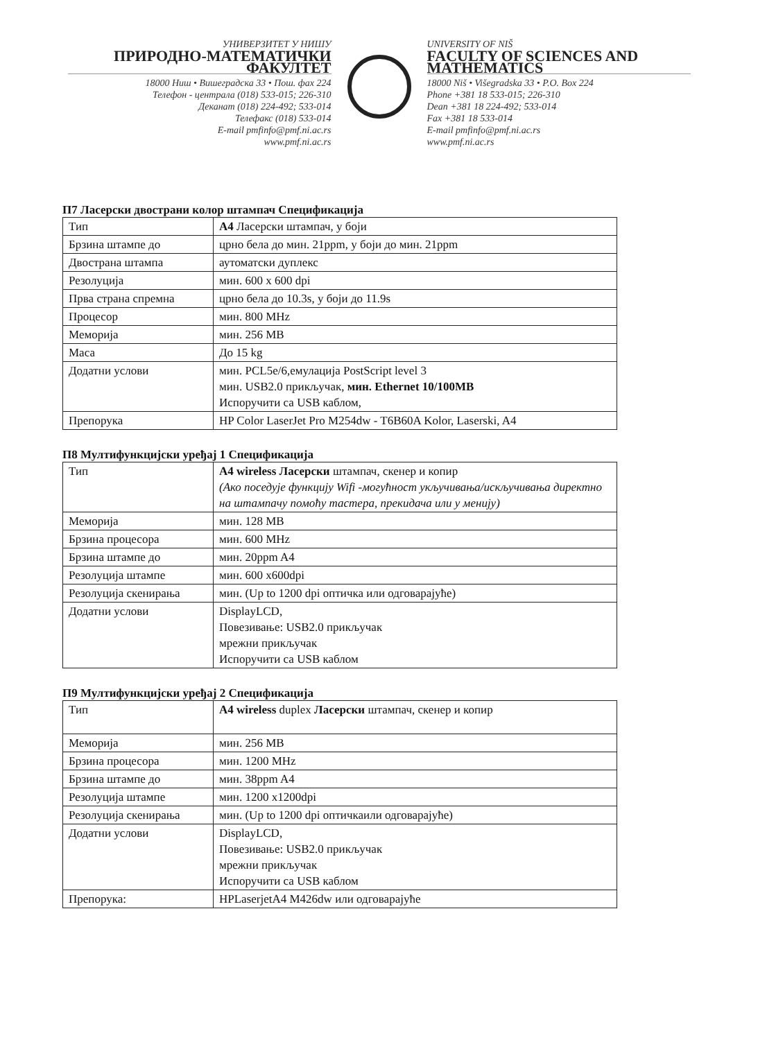УНИВЕРЗИТЕТ У НИШУ
ПРИРОДНО-МАТЕМАТИЧКИ ФАКУЛТЕТ
18000 Ниш • Вишеградска 33 • Пош. фах 224
Телефон - централа (018) 533-015; 226-310
Деканат (018) 224-492; 533-014
Телефакс (018) 533-014
E-mail pmfinfo@pmf.ni.ac.rs
www.pmf.ni.ac.rs
UNIVERSITY OF NIŠ
FACULTY OF SCIENCES AND MATHEMATICS
18000 Niš • Višegradska 33 • P.O. Box 224
Phone +381 18 533-015; 226-310
Dean +381 18 224-492; 533-014
Fax +381 18 533-014
E-mail pmfinfo@pmf.ni.ac.rs
www.pmf.ni.ac.rs
П7 Ласерски двострани колор штампач Спецификација
| Тип | А4 Ласерски штампач, у боји |
| Брзина штампе до | црно бела до мин. 21ppm, у боји до мин. 21ppm |
| Двострана штампа | аутоматски дуплекс |
| Резолуција | мин. 600 x 600 dpi |
| Прва страна спремна | црно бела до 10.3s, у боји до 11.9s |
| Процесор | мин. 800 MHz |
| Меморија | мин. 256 MB |
| Маса | До 15 kg |
| Додатни услови | мин. PCL5e/6,емулација PostScript level 3 мин. USB2.0 прикључак, мин. Ethernet 10/100MB Испоручити са USB каблом, |
| Препорука | HP Color LaserJet Pro M254dw - T6B60A Kolor, Laserski, A4 |
П8 Мултифункцијски уређај 1 Спецификација
| Тип | А4 wireless Ласерски штампач, скенер и копир (Ако поседује функцију Wifi -могућност укључивања/искључивања директно на штампачу помоћу тастера, прекидача или у менију) |
| Меморија | мин. 128 MB |
| Брзина процесора | мин. 600 MHz |
| Брзина штампе до | мин. 20ppm A4 |
| Резолуција штампе | мин. 600 x600dpi |
| Резолуција скенирања | мин. (Up to 1200 dpi оптичка или одговарајуће) |
| Додатни услови | DisplayLCD, Повезивање: USB2.0 прикључак мрежни прикључак Испоручити са USB каблом |
П9 Мултифункцијски уређај 2 Спецификација
| Тип | А4 wireless duplex Ласерски штампач, скенер и копир |
| Меморија | мин. 256 MB |
| Брзина процесора | мин. 1200 MHz |
| Брзина штампе до | мин. 38ppm A4 |
| Резолуција штампе | мин. 1200 x1200dpi |
| Резолуција скенирања | мин. (Up to 1200 dpi оптичкаили одговарајуће) |
| Додатни услови | DisplayLCD, Повезивање: USB2.0 прикључак мрежни прикључак Испоручити са USB каблом |
| Препорука: | HPLaserjetA4 M426dw или одговарајуће |